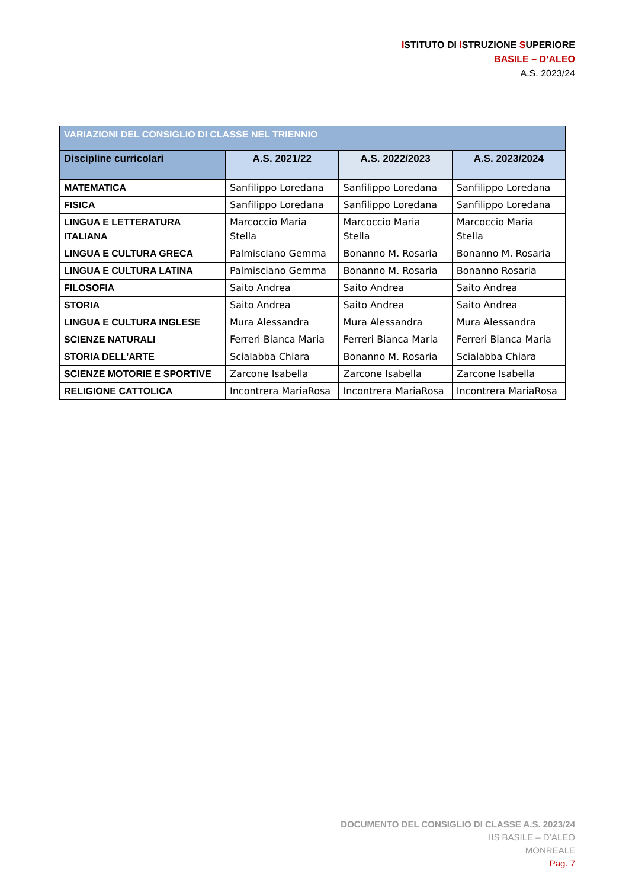ISTITUTO DI ISTRUZIONE SUPERIORE
BASILE – D’ALEO
A.S. 2023/24
| VARIAZIONI DEL CONSIGLIO DI CLASSE NEL TRIENNIO | | | |
| Discipline curricolari | A.S. 2021/22 | A.S. 2022/2023 | A.S. 2023/2024 |
| MATEMATICA | Sanfilippo Loredana | Sanfilippo Loredana | Sanfilippo Loredana |
| FISICA | Sanfilippo Loredana | Sanfilippo Loredana | Sanfilippo Loredana |
| LINGUA E LETTERATURA ITALIANA | Marcoccio Maria Stella | Marcoccio Maria Stella | Marcoccio Maria Stella |
| LINGUA E CULTURA GRECA | Palmisciano Gemma | Bonanno M. Rosaria | Bonanno M. Rosaria |
| LINGUA E CULTURA LATINA | Palmisciano Gemma | Bonanno M. Rosaria | Bonanno Rosaria |
| FILOSOFIA | Saito Andrea | Saito Andrea | Saito Andrea |
| STORIA | Saito Andrea | Saito Andrea | Saito Andrea |
| LINGUA E CULTURA INGLESE | Mura Alessandra | Mura Alessandra | Mura Alessandra |
| SCIENZE NATURALI | Ferreri Bianca Maria | Ferreri Bianca Maria | Ferreri Bianca Maria |
| STORIA DELL’ARTE | Scialabba Chiara | Bonanno M. Rosaria | Scialabba Chiara |
| SCIENZE MOTORIE E SPORTIVE | Zarcone Isabella | Zarcone Isabella | Zarcone Isabella |
| RELIGIONE CATTOLICA | Incontrera MariaRosa | Incontrera MariaRosa | Incontrera MariaRosa |
DOCUMENTO DEL CONSIGLIO DI CLASSE A.S. 2023/24
IIS BASILE – D’ALEO
MONREALE
Pag. 7